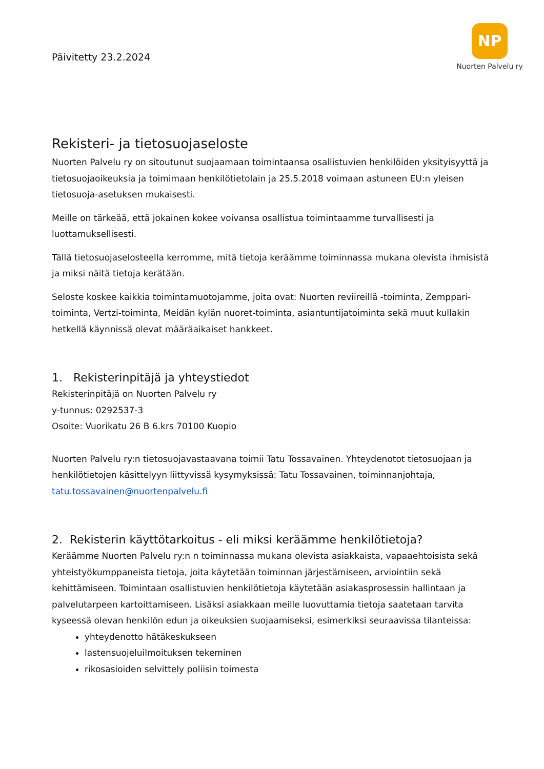Päivitetty 23.2.2024
NP
Nuorten Palvelu ry
Rekisteri- ja tietosuojaseloste
Nuorten Palvelu ry on sitoutunut suojaamaan toimintaansa osallistuvien henkilöiden yksityisyyttä ja tietosuojaoikeuksia ja toimimaan henkilötietolain ja 25.5.2018 voimaan astuneen EU:n yleisen tietosuoja-asetuksen mukaisesti.
Meille on tärkeää, että jokainen kokee voivansa osallistua toimintaamme turvallisesti ja luottamuksellisesti.
Tällä tietosuojaselosteella kerromme, mitä tietoja keräämme toiminnassa mukana olevista ihmisistä ja miksi näitä tietoja kerätään.
Seloste koskee kaikkia toimintamuotojamme, joita ovat: Nuorten reviireillä -toiminta, Zemppari-toiminta, Vertzi-toiminta, Meidän kylän nuoret-toiminta, asiantuntijatoiminta sekä muut kullakin hetkellä käynnissä olevat määräaikaiset hankkeet.
1. Rekisterinpitäjä ja yhteystiedot
Rekisterinpitäjä on Nuorten Palvelu ry
y-tunnus: 0292537-3
Osoite: Vuorikatu 26 B 6.krs 70100 Kuopio
Nuorten Palvelu ry:n tietosuojavastaavana toimii Tatu Tossavainen. Yhteydenotot tietosuojaan ja henkilötietojen käsittelyyn liittyvissä kysymyksissä: Tatu Tossavainen, toiminnanjohtaja, tatu.tossavainen@nuortenpalvelu.fi
2. Rekisterin käyttötarkoitus - eli miksi keräämme henkilötietoja?
Keräämme Nuorten Palvelu ry:n n toiminnassa mukana olevista asiakkaista, vapaaehtoisista sekä yhteistyökumppaneista tietoja, joita käytetään toiminnan järjestämiseen, arviointiin sekä kehittämiseen. Toimintaan osallistuvien henkilötietoja käytetään asiakasprosessin hallintaan ja palvelutarpeen kartoittamiseen. Lisäksi asiakkaan meille luovuttamia tietoja saatetaan tarvita kyseessä olevan henkilön edun ja oikeuksien suojaamiseksi, esimerkiksi seuraavissa tilanteissa:
yhteydenotto hätäkeskukseen
lastensuojeluilmoituksen tekeminen
rikosasioiden selvittely poliisin toimesta